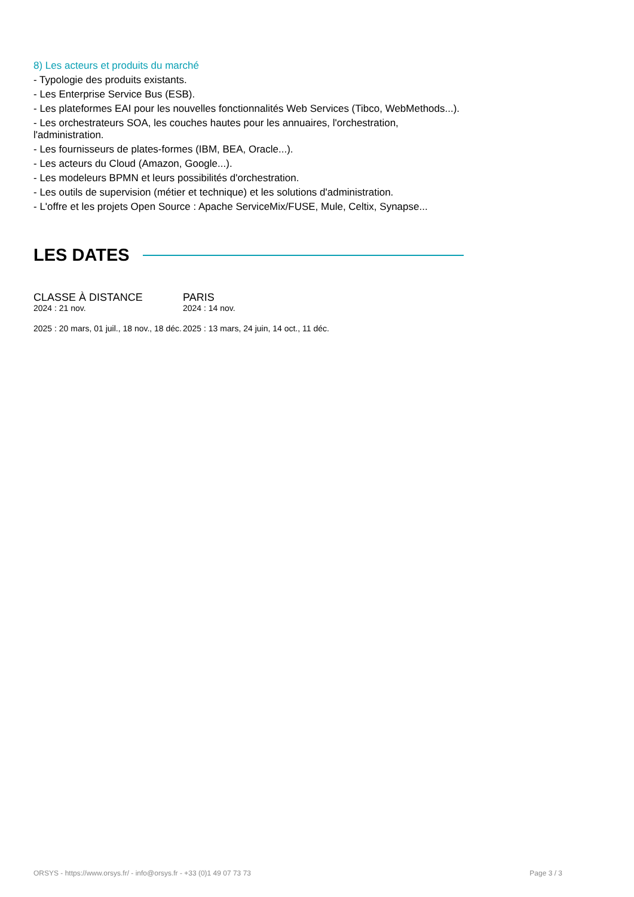8) Les acteurs et produits du marché
- Typologie des produits existants.
- Les Enterprise Service Bus (ESB).
- Les plateformes EAI pour les nouvelles fonctionnalités Web Services (Tibco, WebMethods...).
- Les orchestrateurs SOA, les couches hautes pour les annuaires, l'orchestration, l'administration.
- Les fournisseurs de plates-formes (IBM, BEA, Oracle...).
- Les acteurs du Cloud (Amazon, Google...).
- Les modeleurs BPMN et leurs possibilités d'orchestration.
- Les outils de supervision (métier et technique) et les solutions d'administration.
- L'offre et les projets Open Source : Apache ServiceMix/FUSE, Mule, Celtix, Synapse...
LES DATES
CLASSE À DISTANCE
2024 : 21 nov.
2025 : 20 mars, 01 juil., 18 nov., 18 déc.
PARIS
2024 : 14 nov.
2025 : 13 mars, 24 juin, 14 oct., 11 déc.
ORSYS - https://www.orsys.fr/ - info@orsys.fr - +33 (0)1 49 07 73 73 Page 3 / 3